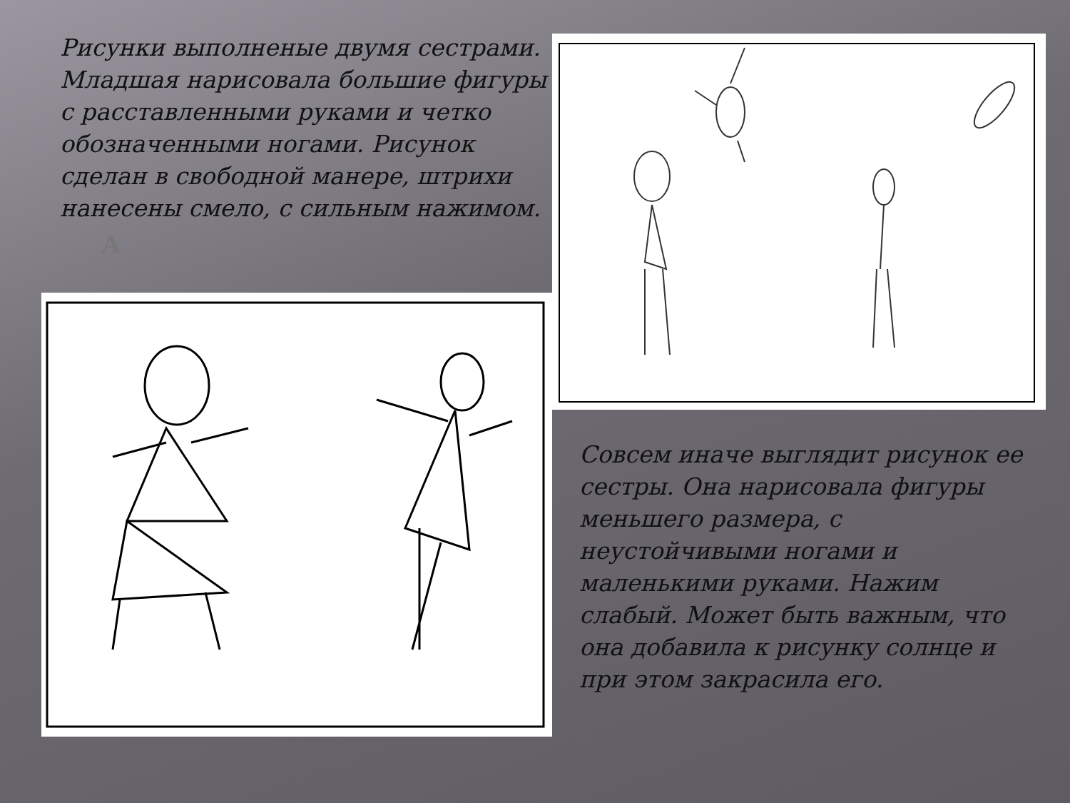Рисунки выполненые двумя сестрами. Младшая нарисовала большие фигуры с расставленными руками и четко обозначенными ногами. Рисунок сделан в свободной манере, штрихи нанесены смело, с сильным нажимом.
А
Совсем иначе выглядит рисунок ее сестры. Она нарисовала фигуры меньшего размера, с неустойчивыми ногами и маленькими руками. Нажим слабый. Может быть важным, что она добавила к рисунку солнце и при этом закрасила его.